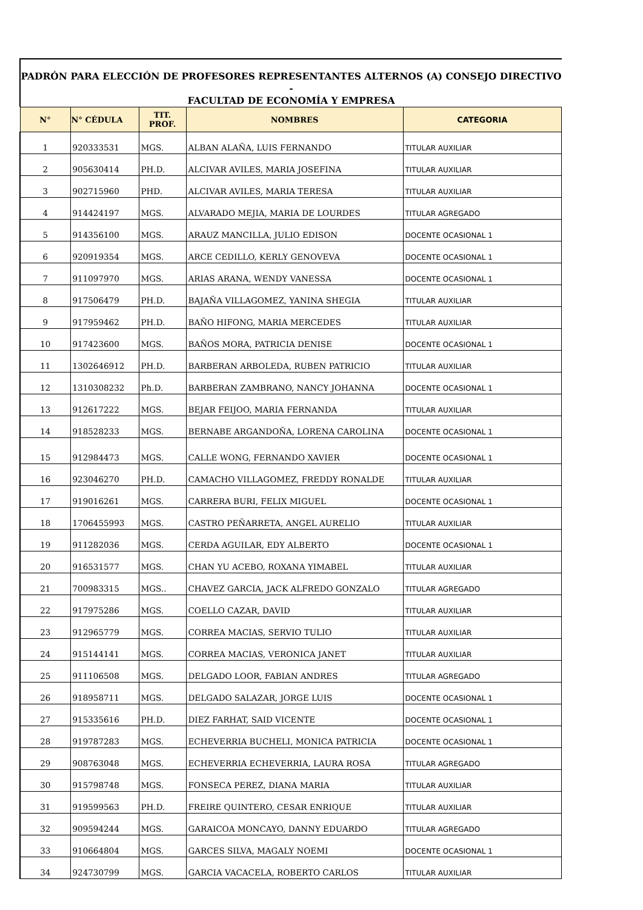PADRÓN PARA ELECCIÓN DE PROFESORES REPRESENTANTES ALTERNOS (A) CONSEJO DIRECTIVO -
FACULTAD DE ECONOMÍA Y EMPRESA
| N° | N° CÉDULA | TIT. PROF. | NOMBRES | CATEGORIA |
| --- | --- | --- | --- | --- |
| 1 | 920333531 | MGS. | ALBAN ALAÑA, LUIS FERNANDO | TITULAR AUXILIAR |
| 2 | 905630414 | PH.D. | ALCIVAR AVILES, MARIA JOSEFINA | TITULAR AUXILIAR |
| 3 | 902715960 | PHD. | ALCIVAR AVILES, MARIA TERESA | TITULAR AUXILIAR |
| 4 | 914424197 | MGS. | ALVARADO MEJIA, MARIA DE LOURDES | TITULAR AGREGADO |
| 5 | 914356100 | MGS. | ARAUZ MANCILLA, JULIO EDISON | DOCENTE OCASIONAL 1 |
| 6 | 920919354 | MGS. | ARCE CEDILLO, KERLY GENOVEVA | DOCENTE OCASIONAL 1 |
| 7 | 911097970 | MGS. | ARIAS ARANA, WENDY VANESSA | DOCENTE OCASIONAL 1 |
| 8 | 917506479 | PH.D. | BAJAÑA VILLAGOMEZ, YANINA SHEGIA | TITULAR AUXILIAR |
| 9 | 917959462 | PH.D. | BAÑO HIFONG, MARIA MERCEDES | TITULAR AUXILIAR |
| 10 | 917423600 | MGS. | BAÑOS MORA, PATRICIA DENISE | DOCENTE OCASIONAL 1 |
| 11 | 1302646912 | PH.D. | BARBERAN ARBOLEDA, RUBEN PATRICIO | TITULAR AUXILIAR |
| 12 | 1310308232 | Ph.D. | BARBERAN ZAMBRANO, NANCY JOHANNA | DOCENTE OCASIONAL 1 |
| 13 | 912617222 | MGS. | BEJAR FEIJOO, MARIA FERNANDA | TITULAR AUXILIAR |
| 14 | 918528233 | MGS. | BERNABE ARGANDOÑA, LORENA CAROLINA | DOCENTE OCASIONAL 1 |
| 15 | 912984473 | MGS. | CALLE WONG, FERNANDO XAVIER | DOCENTE OCASIONAL 1 |
| 16 | 923046270 | PH.D. | CAMACHO VILLAGOMEZ, FREDDY RONALDE | TITULAR AUXILIAR |
| 17 | 919016261 | MGS. | CARRERA BURI, FELIX MIGUEL | DOCENTE OCASIONAL 1 |
| 18 | 1706455993 | MGS. | CASTRO PEÑARRETA, ANGEL AURELIO | TITULAR AUXILIAR |
| 19 | 911282036 | MGS. | CERDA AGUILAR, EDY ALBERTO | DOCENTE OCASIONAL 1 |
| 20 | 916531577 | MGS. | CHAN YU ACEBO, ROXANA YIMABEL | TITULAR AUXILIAR |
| 21 | 700983315 | MGS.. | CHAVEZ GARCIA, JACK ALFREDO GONZALO | TITULAR AGREGADO |
| 22 | 917975286 | MGS. | COELLO CAZAR, DAVID | TITULAR AUXILIAR |
| 23 | 912965779 | MGS. | CORREA MACIAS, SERVIO TULIO | TITULAR AUXILIAR |
| 24 | 915144141 | MGS. | CORREA MACIAS, VERONICA JANET | TITULAR AUXILIAR |
| 25 | 911106508 | MGS. | DELGADO LOOR, FABIAN ANDRES | TITULAR AGREGADO |
| 26 | 918958711 | MGS. | DELGADO SALAZAR, JORGE LUIS | DOCENTE OCASIONAL 1 |
| 27 | 915335616 | PH.D. | DIEZ FARHAT, SAID VICENTE | DOCENTE OCASIONAL 1 |
| 28 | 919787283 | MGS. | ECHEVERRIA BUCHELI, MONICA PATRICIA | DOCENTE OCASIONAL 1 |
| 29 | 908763048 | MGS. | ECHEVERRIA ECHEVERRIA, LAURA ROSA | TITULAR AGREGADO |
| 30 | 915798748 | MGS. | FONSECA PEREZ, DIANA MARIA | TITULAR AUXILIAR |
| 31 | 919599563 | PH.D. | FREIRE QUINTERO, CESAR ENRIQUE | TITULAR AUXILIAR |
| 32 | 909594244 | MGS. | GARAICOA MONCAYO, DANNY EDUARDO | TITULAR AGREGADO |
| 33 | 910664804 | MGS. | GARCES SILVA, MAGALY NOEMI | DOCENTE OCASIONAL 1 |
| 34 | 924730799 | MGS. | GARCIA VACACELA, ROBERTO CARLOS | TITULAR AUXILIAR |